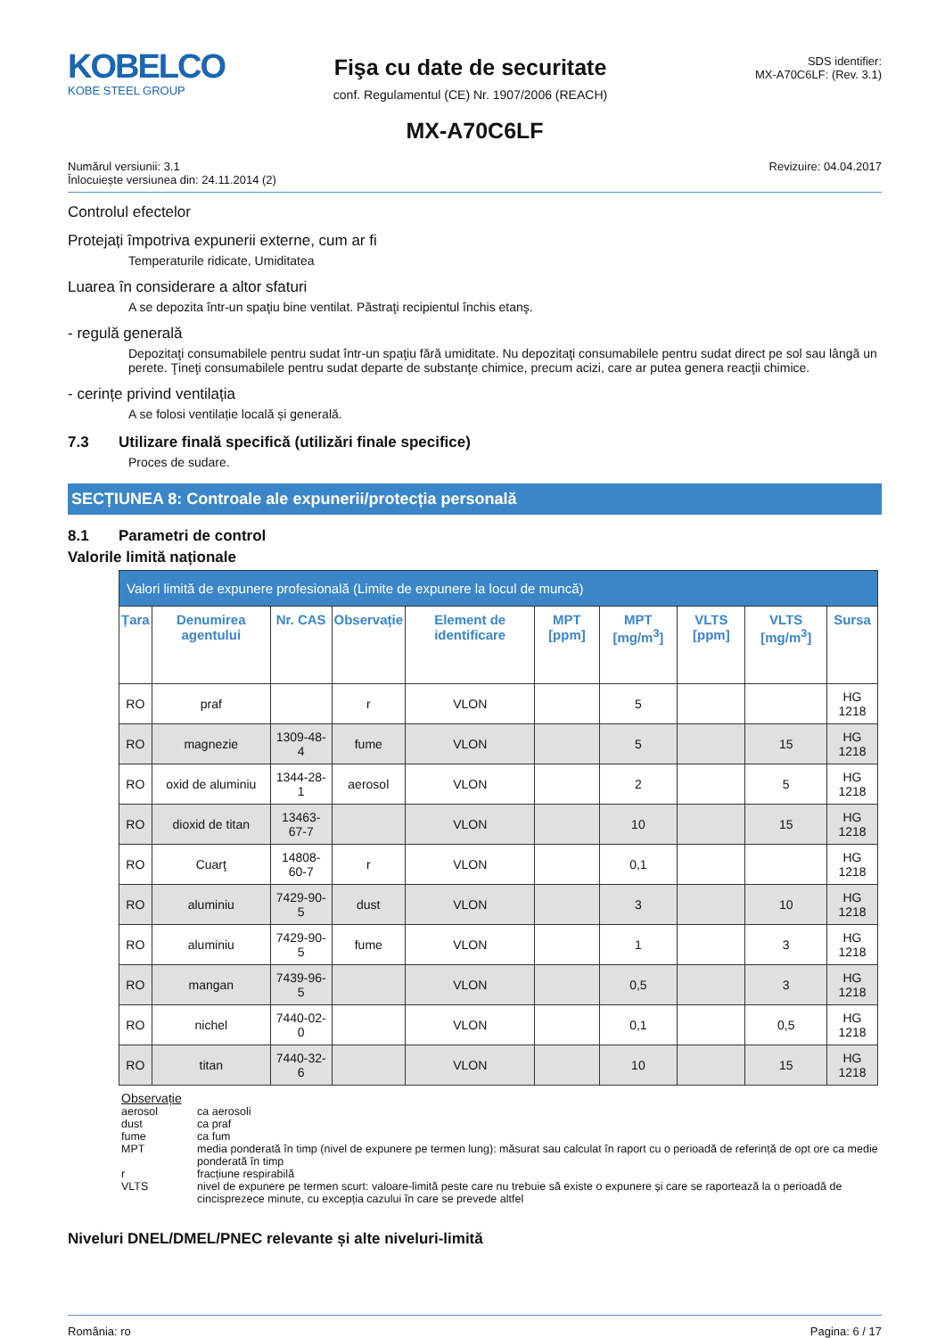KOBELCO
KOBE STEEL GROUP
Fişa cu date de securitate
conf. Regulamentul (CE) Nr. 1907/2006 (REACH)
SDS identifier:
MX-A70C6LF: (Rev. 3.1)
MX-A70C6LF
Numărul versiunii: 3.1
Înlocuiește versiunea din: 24.11.2014 (2)
Revizuire: 04.04.2017
Controlul efectelor
Protejați împotriva expunerii externe, cum ar fi
Temperaturile ridicate, Umiditatea
Luarea în considerare a altor sfaturi
A se depozita într-un spaţiu bine ventilat. Păstraţi recipientul închis etanş.
- regulă generală
Depozitaţi consumabilele pentru sudat într-un spaţiu fără umiditate. Nu depozitaţi consumabilele pentru sudat direct pe sol sau lângă un perete. Ţineţi consumabilele pentru sudat departe de substanţe chimice, precum acizi, care ar putea genera reacţii chimice.
- cerințe privind ventilația
A se folosi ventilație locală și generală.
7.3 Utilizare finală specifică (utilizări finale specifice)
Proces de sudare.
SECȚIUNEA 8: Controale ale expunerii/protecția personală
8.1 Parametri de control
Valorile limită naționale
| Valori limită de expunere profesională (Limite de expunere la locul de muncă) | | | | | | | | | |
| --- | --- | --- | --- | --- | --- | --- | --- | --- | --- |
| Țara | Denumirea agentului | Nr. CAS | Observație | Element de identificare | MPT [ppm] | MPT [mg/m<sup>3</sup>] | VLTS [ppm] | VLTS [mg/m<sup>3</sup>] | Sursa |
| RO | praf | | r | VLON | | 5 | | | HG 1218 |
| RO | magnezie | 1309-48-4 | fume | VLON | | 5 | | 15 | HG 1218 |
| RO | oxid de aluminiu | 1344-28-1 | aerosol | VLON | | 2 | | 5 | HG 1218 |
| RO | dioxid de titan | 13463-67-7 | | VLON | | 10 | | 15 | HG 1218 |
| RO | Cuarţ | 14808-60-7 | r | VLON | | 0,1 | | | HG 1218 |
| RO | aluminiu | 7429-90-5 | dust | VLON | | 3 | | 10 | HG 1218 |
| RO | aluminiu | 7429-90-5 | fume | VLON | | 1 | | 3 | HG 1218 |
| RO | mangan | 7439-96-5 | | VLON | | 0,5 | | 3 | HG 1218 |
| RO | nichel | 7440-02-0 | | VLON | | 0,1 | | 0,5 | HG 1218 |
| RO | titan | 7440-32-6 | | VLON | | 10 | | 15 | HG 1218 |
Observație
aerosol ca aerosoli
dust ca praf
fume ca fum
MPT media ponderată în timp (nivel de expunere pe termen lung): măsurat sau calculat în raport cu o perioadă de referință de opt ore ca medie ponderată în timp
r fracțiune respirabilă
VLTS nivel de expunere pe termen scurt: valoare-limită peste care nu trebuie să existe o expunere și care se raportează la o perioadă de cincisprezece minute, cu excepția cazului în care se prevede altfel
Niveluri DNEL/DMEL/PNEC relevante și alte niveluri-limită
România: ro Pagina: 6 / 17